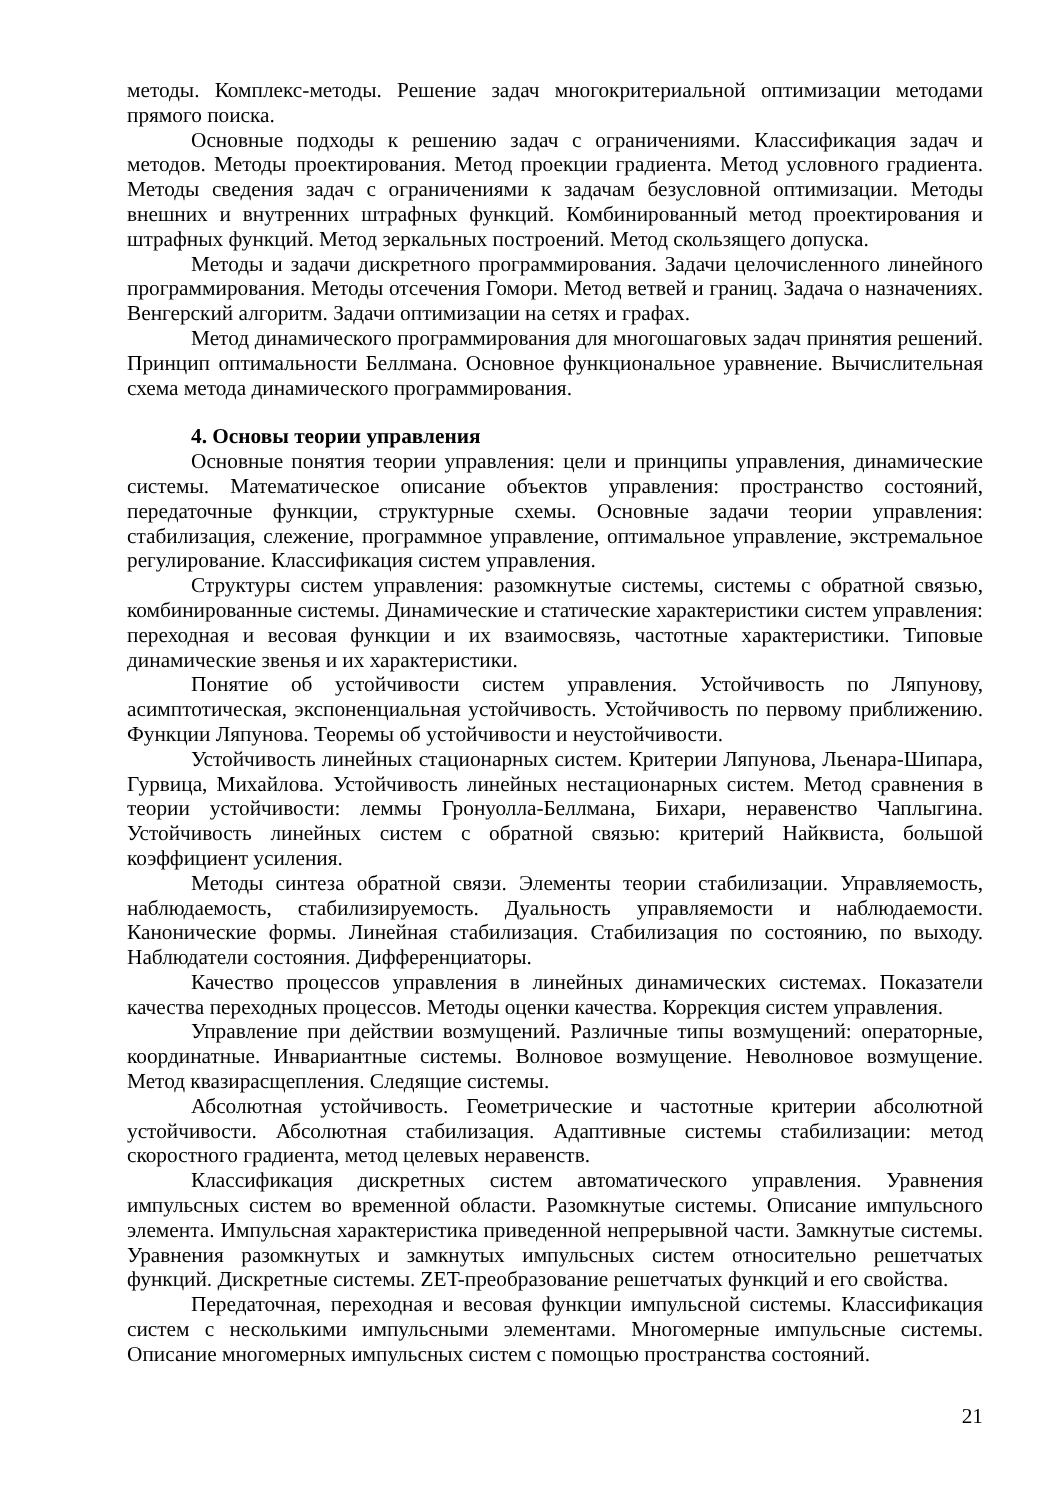методы. Комплекс-методы. Решение задач многокритериальной оптимизации методами прямого поиска.
Основные подходы к решению задач с ограничениями. Классификация задач и методов. Методы проектирования. Метод проекции градиента. Метод условного градиента. Методы сведения задач с ограничениями к задачам безусловной оптимизации. Методы внешних и внутренних штрафных функций. Комбинированный метод проектирования и штрафных функций. Метод зеркальных построений. Метод скользящего допуска.
Методы и задачи дискретного программирования. Задачи целочисленного линейного программирования. Методы отсечения Гомори. Метод ветвей и границ. Задача о назначениях. Венгерский алгоритм. Задачи оптимизации на сетях и графах.
Метод динамического программирования для многошаговых задач принятия решений. Принцип оптимальности Беллмана. Основное функциональное уравнение. Вычислительная схема метода динамического программирования.
4. Основы теории управления
Основные понятия теории управления: цели и принципы управления, динамические системы. Математическое описание объектов управления: пространство состояний, передаточные функции, структурные схемы. Основные задачи теории управления: стабилизация, слежение, программное управление, оптимальное управление, экстремальное регулирование. Классификация систем управления.
Структуры систем управления: разомкнутые системы, системы с обратной связью, комбинированные системы. Динамические и статические характеристики систем управления: переходная и весовая функции и их взаимосвязь, частотные характеристики. Типовые динамические звенья и их характеристики.
Понятие об устойчивости систем управления. Устойчивость по Ляпунову, асимптотическая, экспоненциальная устойчивость. Устойчивость по первому приближению. Функции Ляпунова. Теоремы об устойчивости и неустойчивости.
Устойчивость линейных стационарных систем. Критерии Ляпунова, Льенара-Шипара, Гурвица, Михайлова. Устойчивость линейных нестационарных систем. Метод сравнения в теории устойчивости: леммы Гронуолла-Беллмана, Бихари, неравенство Чаплыгина. Устойчивость линейных систем с обратной связью: критерий Найквиста, большой коэффициент усиления.
Методы синтеза обратной связи. Элементы теории стабилизации. Управляемость, наблюдаемость, стабилизируемость. Дуальность управляемости и наблюдаемости. Канонические формы. Линейная стабилизация. Стабилизация по состоянию, по выходу. Наблюдатели состояния. Дифференциаторы.
Качество процессов управления в линейных динамических системах. Показатели качества переходных процессов. Методы оценки качества. Коррекция систем управления.
Управление при действии возмущений. Различные типы возмущений: операторные, координатные. Инвариантные системы. Волновое возмущение. Неволновое возмущение. Метод квазирасщепления. Следящие системы.
Абсолютная устойчивость. Геометрические и частотные критерии абсолютной устойчивости. Абсолютная стабилизация. Адаптивные системы стабилизации: метод скоростного градиента, метод целевых неравенств.
Классификация дискретных систем автоматического управления. Уравнения импульсных систем во временной области. Разомкнутые системы. Описание импульсного элемента. Импульсная характеристика приведенной непрерывной части. Замкнутые системы. Уравнения разомкнутых и замкнутых импульсных систем относительно решетчатых функций. Дискретные системы. ZET-преобразование решетчатых функций и его свойства.
Передаточная, переходная и весовая функции импульсной системы. Классификация систем с несколькими импульсными элементами. Многомерные импульсные системы. Описание многомерных импульсных систем с помощью пространства состояний.
21